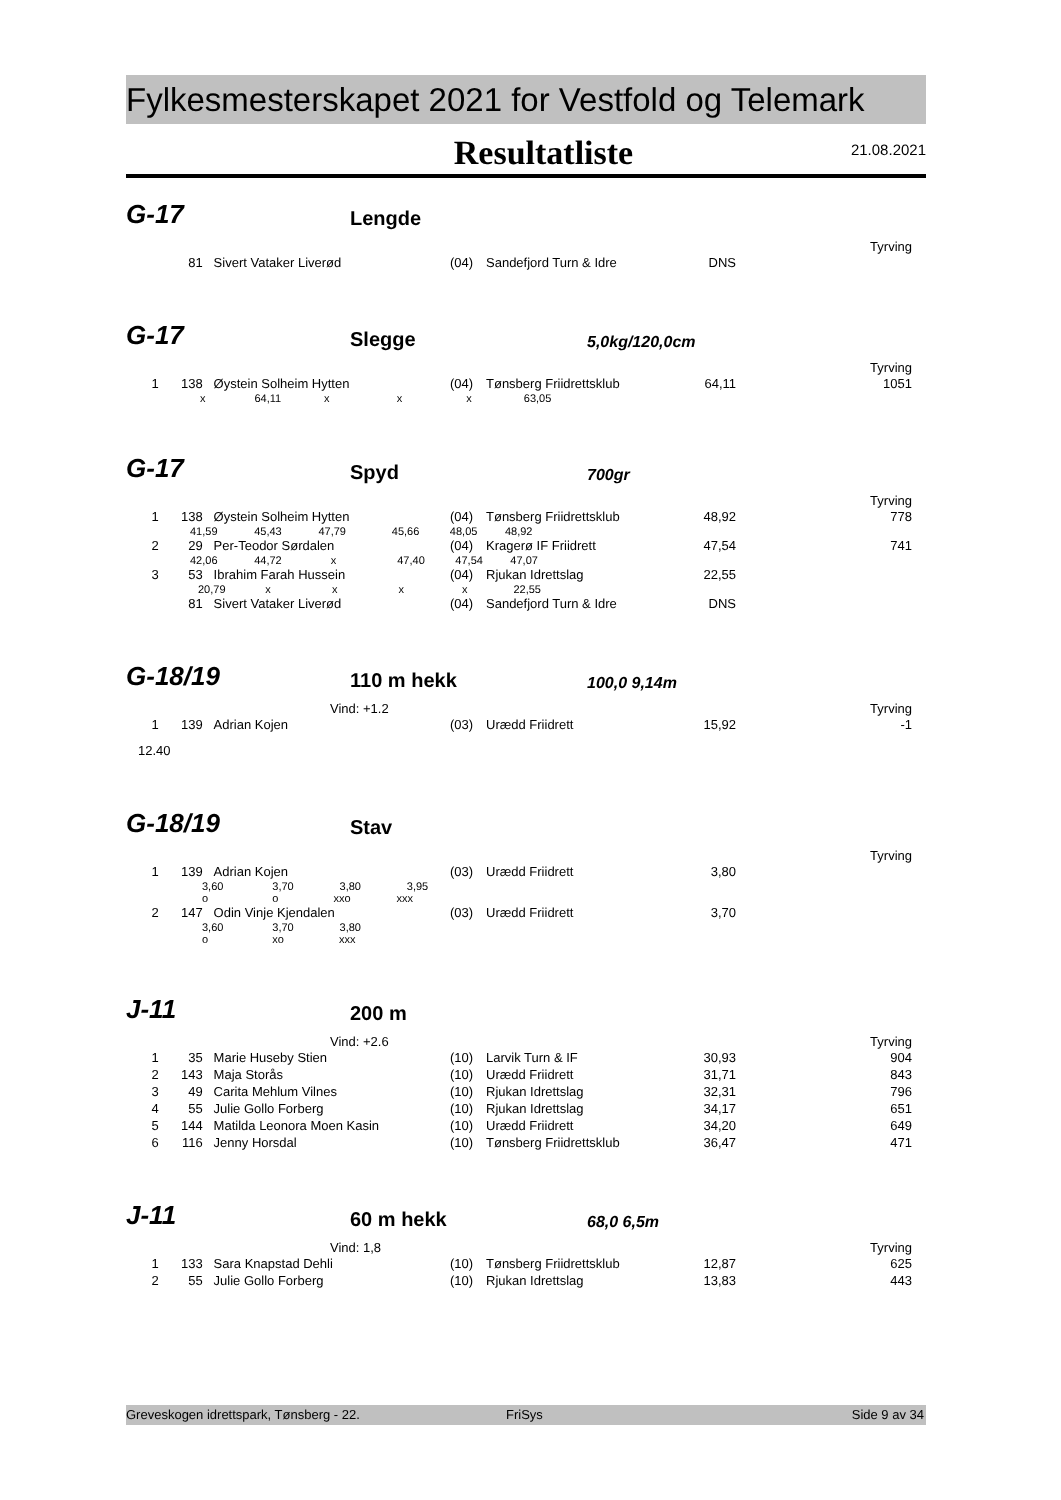Fylkesmesterskapet 2021 for Vestfold og Telemark
Resultatliste
21.08.2021
G-17
Lengde
Tyrving
| | 81 | Sivert Vataker Liverød | (04) | Sandefjord Turn & Idre | DNS | |
G-17
Slegge
5,0kg/120,0cm
Tyrving
| 1 | 138 | Øystein Solheim Hytten | (04) | Tønsberg Friidrettsklub | 64,11 | 1051 |
| x 64,11 x x x 63,05 | | | | | | |
G-17
Spyd
700gr
Tyrving
| 1 | 138 | Øystein Solheim Hytten | (04) | Tønsberg Friidrettsklub | 48,92 | 778 |
| 41,59 45,43 47,79 45,66 48,05 48,92 | | | | | | |
| 2 | 29 | Per-Teodor Sørdalen | (04) | Kragerø IF Friidrett | 47,54 | 741 |
| 42,06 44,72 x 47,40 47,54 47,07 | | | | | | |
| 3 | 53 | Ibrahim Farah Hussein | (04) | Rjukan Idrettslag | 22,55 | |
| 20,79 x x x x 22,55 | | | | | | |
| | 81 | Sivert Vataker Liverød | (04) | Sandefjord Turn & Idre | DNS | |
G-18/19
110 m hekk
100,0 9,14m
Vind: +1.2 Tyrving
| 1 | 139 | Adrian Kojen | (03) | Urædd Friidrett | 15,92 | -1 |
| 12.40 | | | | | | |
G-18/19
Stav
Tyrving
| 1 | 139 | Adrian Kojen | (03) | Urædd Friidrett | 3,80 | |
| 3,60 3,70 3,80 3,95 o o xxo xxx | | | | | | |
| 2 | 147 | Odin Vinje Kjendalen | (03) | Urædd Friidrett | 3,70 | |
| 3,60 3,70 3,80 o xo xxx | | | | | | |
J-11
200 m
Vind: +2.6 Tyrving
| 1 | 35 | Marie Huseby Stien | (10) | Larvik Turn & IF | 30,93 | 904 |
| 2 | 143 | Maja Storås | (10) | Urædd Friidrett | 31,71 | 843 |
| 3 | 49 | Carita Mehlum Vilnes | (10) | Rjukan Idrettslag | 32,31 | 796 |
| 4 | 55 | Julie Gollo Forberg | (10) | Rjukan Idrettslag | 34,17 | 651 |
| 5 | 144 | Matilda Leonora Moen Kasin | (10) | Urædd Friidrett | 34,20 | 649 |
| 6 | 116 | Jenny Horsdal | (10) | Tønsberg Friidrettsklub | 36,47 | 471 |
J-11
60 m hekk
68,0 6,5m
Vind: 1,8 Tyrving
| 1 | 133 | Sara Knapstad Dehli | (10) | Tønsberg Friidrettsklub | 12,87 | 625 |
| 2 | 55 | Julie Gollo Forberg | (10) | Rjukan Idrettslag | 13,83 | 443 |
Greveskogen idrettspark, Tønsberg - 22. FriSys Side 9 av 34